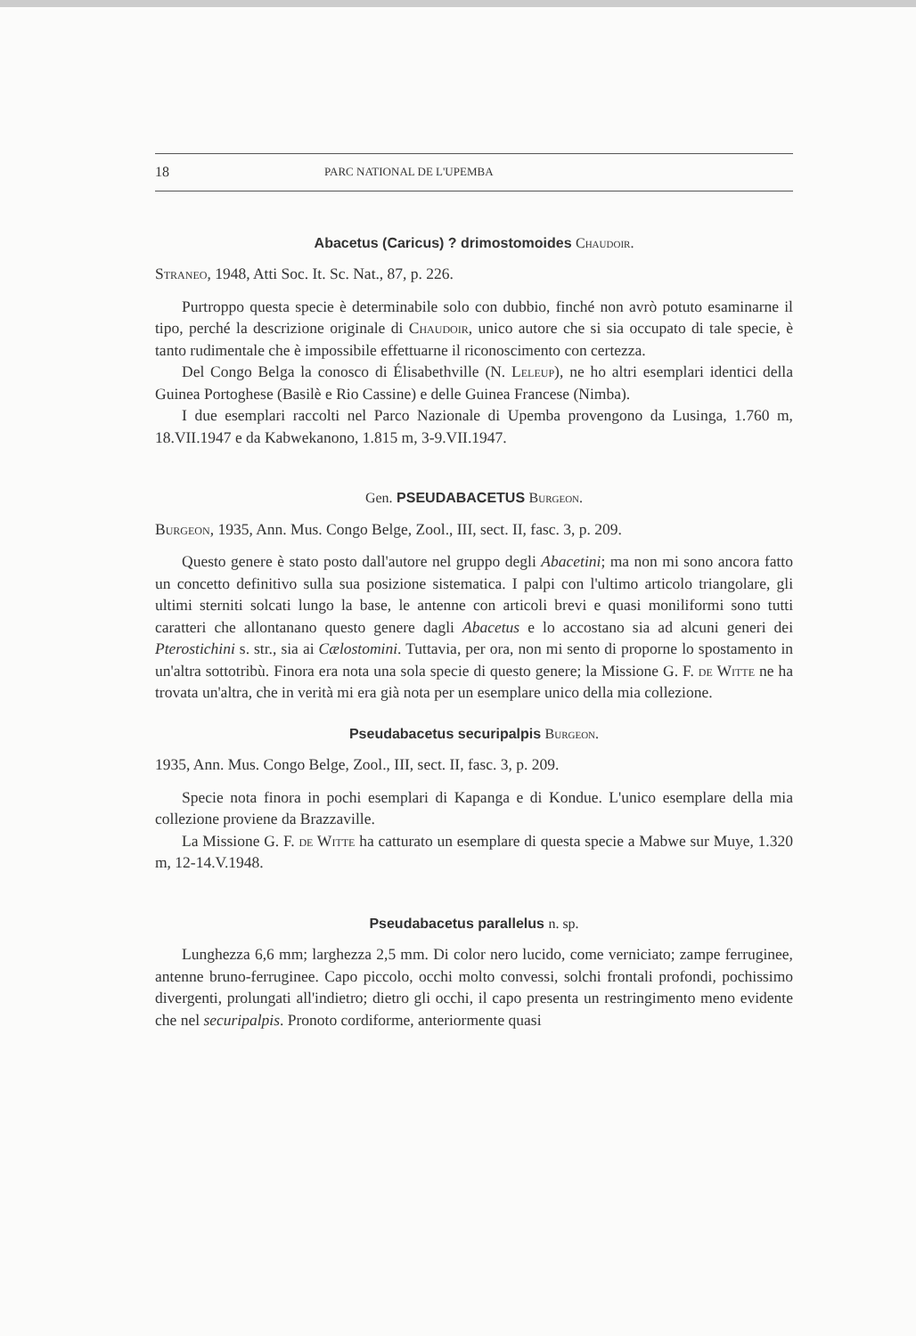18 PARC NATIONAL DE L'UPEMBA
Abacetus (Caricus) ? drimostomoides Chaudoir.
Straneo, 1948, Atti Soc. It. Sc. Nat., 87, p. 226.
Purtroppo questa specie è determinabile solo con dubbio, finché non avrò potuto esaminarne il tipo, perché la descrizione originale di Chaudoir, unico autore che si sia occupato di tale specie, è tanto rudimentale che è impossibile effettuarne il riconoscimento con certezza.
Del Congo Belga la conosco di Élisabethville (N. Leleup), ne ho altri esemplari identici della Guinea Portoghese (Basilè e Rio Cassine) e delle Guinea Francese (Nimba).
I due esemplari raccolti nel Parco Nazionale di Upemba provengono da Lusinga, 1.760 m, 18.VII.1947 e da Kabwekanono, 1.815 m, 3-9.VII.1947.
Gen. PSEUDABACETUS Burgeon.
Burgeon, 1935, Ann. Mus. Congo Belge, Zool., III, sect. II, fasc. 3, p. 209.
Questo genere è stato posto dall'autore nel gruppo degli Abacetini; ma non mi sono ancora fatto un concetto definitivo sulla sua posizione sistematica. I palpi con l'ultimo articolo triangolare, gli ultimi sterniti solcati lungo la base, le antenne con articoli brevi e quasi moniliformi sono tutti caratteri che allontanano questo genere dagli Abacetus e lo accostano sia ad alcuni generi dei Pterostichini s. str., sia ai Cælostomini. Tuttavia, per ora, non mi sento di proporne lo spostamento in un'altra sottotribù. Finora era nota una sola specie di questo genere; la Missione G. F. de Witte ne ha trovata un'altra, che in verità mi era già nota per un esemplare unico della mia collezione.
Pseudabacetus securipalpis Burgeon.
1935, Ann. Mus. Congo Belge, Zool., III, sect. II, fasc. 3, p. 209.
Specie nota finora in pochi esemplari di Kapanga e di Kondue. L'unico esemplare della mia collezione proviene da Brazzaville.
La Missione G. F. de Witte ha catturato un esemplare di questa specie a Mabwe sur Muye, 1.320 m, 12-14.V.1948.
Pseudabacetus parallelus n. sp.
Lunghezza 6,6 mm; larghezza 2,5 mm. Di color nero lucido, come verniciato; zampe ferruginee, antenne bruno-ferruginee. Capo piccolo, occhi molto convessi, solchi frontali profondi, pochissimo divergenti, prolungati all'indietro; dietro gli occhi, il capo presenta un restringimento meno evidente che nel securipalpis. Pronoto cordiforme, anteriormente quasi